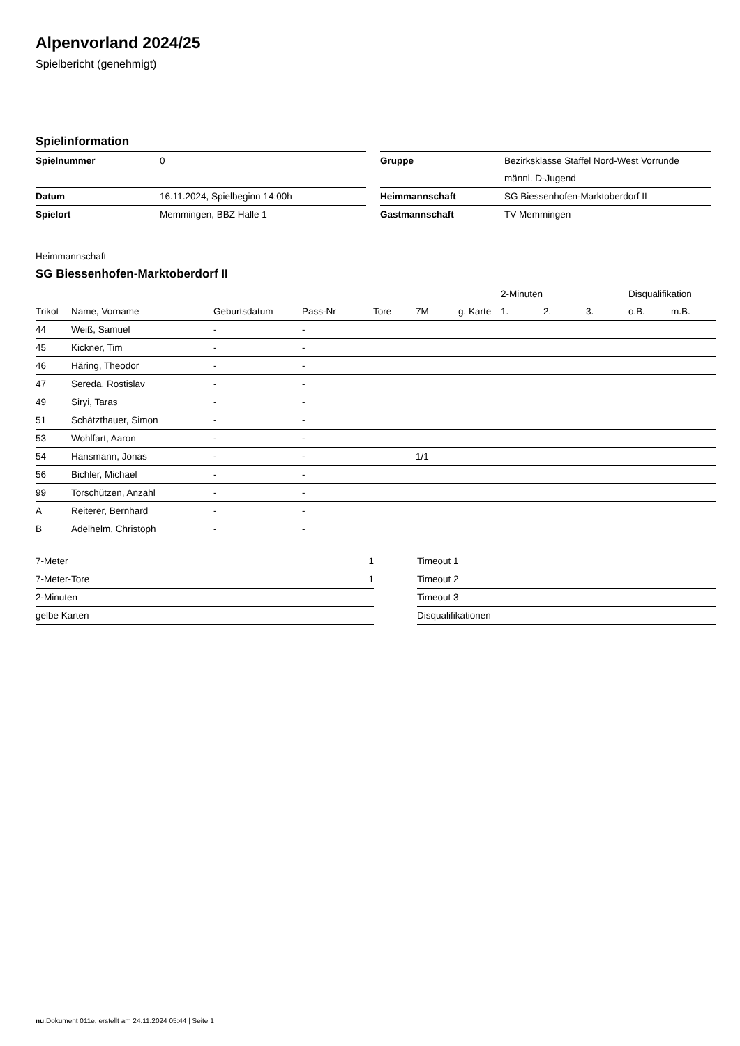Alpenvorland 2024/25
Spielbericht (genehmigt)
Spielinformation
| Spielnummer | 0 |
| Datum | 16.11.2024, Spielbeginn 14:00h |
| Spielort | Memmingen, BBZ Halle 1 |
| Gruppe | Bezirksklasse Staffel Nord-West Vorrunde |
| | männl. D-Jugend |
| Heimmannschaft | SG Biessenhofen-Marktoberdorf II |
| Gastmannschaft | TV Memmingen |
Heimmannschaft
SG Biessenhofen-Marktoberdorf II
| | | | | | | | 2-Minuten | | | Disqualifikation | |
| --- | --- | --- | --- | --- | --- | --- | --- | --- | --- | --- | --- |
| Trikot | Name, Vorname | Geburtsdatum | Pass-Nr | Tore | 7M | g. Karte | 1. | 2. | 3. | o.B. | m.B. |
| 44 | Weiß, Samuel | - | - | | | | | | | | |
| 45 | Kickner, Tim | - | - | | | | | | | | |
| 46 | Häring, Theodor | - | - | | | | | | | | |
| 47 | Sereda, Rostislav | - | - | | | | | | | | |
| 49 | Siryi, Taras | - | - | | | | | | | | |
| 51 | Schätzthauer, Simon | - | - | | | | | | | | |
| 53 | Wohlfart, Aaron | - | - | | | | | | | | |
| 54 | Hansmann, Jonas | - | - | | 1/1 | | | | | | |
| 56 | Bichler, Michael | - | - | | | | | | | | |
| 99 | Torschützen, Anzahl | - | - | | | | | | | | |
| A | Reiterer, Bernhard | - | - | | | | | | | | |
| B | Adelhelm, Christoph | - | - | | | | | | | | |
| 7-Meter | 1 |
| 7-Meter-Tore | 1 |
| 2-Minuten | |
| gelbe Karten | |
| Timeout 1 |
| Timeout 2 |
| Timeout 3 |
| Disqualifikationen |
nu.Dokument 011e, erstellt am 24.11.2024 05:44 | Seite 1